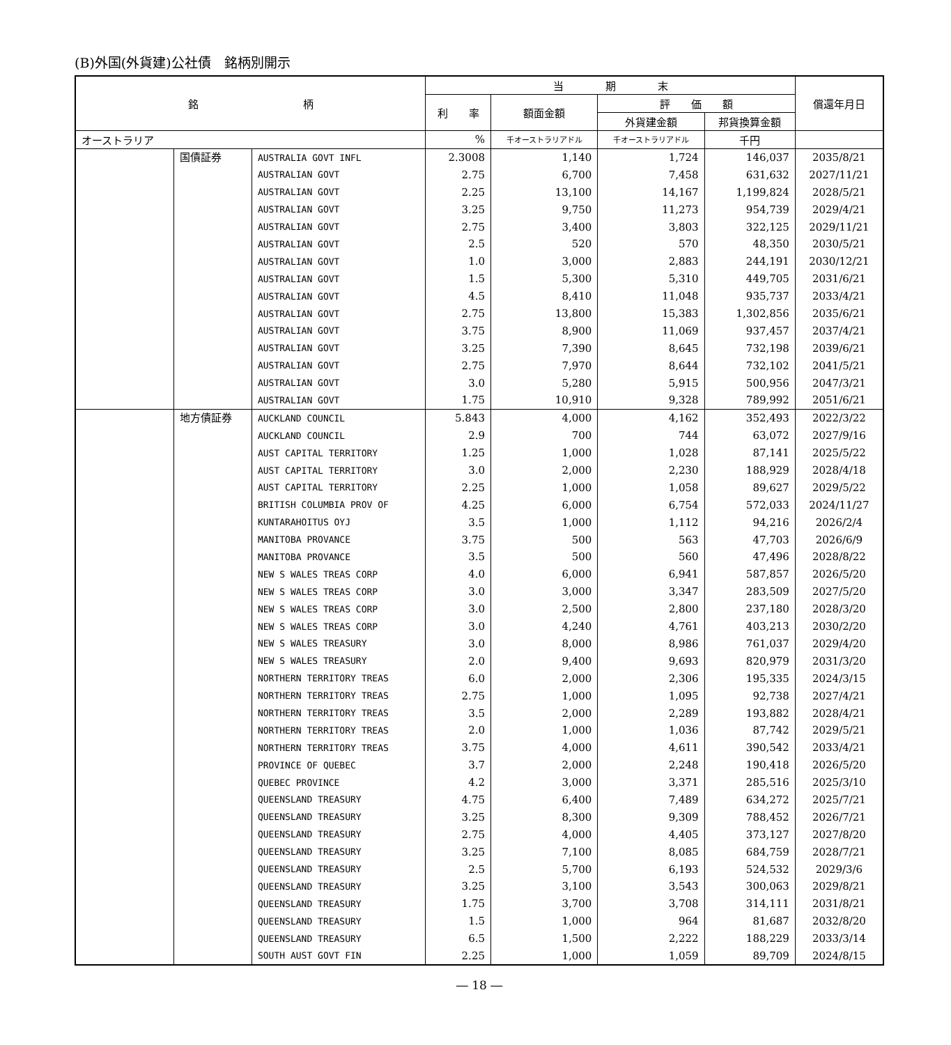(B)外国(外貨建)公社債　銘柄別開示
| 銘 柄 | | | 当 期 末 | | | | 償還年月日 |
| --- | --- | --- | --- | --- | --- | --- | --- |
| | | | 利 率 | 額面金額 | 評 価 額 | | |
| | | | | | 外貨建金額 | 邦貨換算金額 | |
| オーストラリア | | | % | 千オーストラリアドル | 千オーストラリアドル | 千円 | |
| | 国債証券 | AUSTRALIA GOVT INFL | 2.3008 | 1,140 | 1,724 | 146,037 | 2035/8/21 |
| | | AUSTRALIAN GOVT | 2.75 | 6,700 | 7,458 | 631,632 | 2027/11/21 |
| | | AUSTRALIAN GOVT | 2.25 | 13,100 | 14,167 | 1,199,824 | 2028/5/21 |
| | | AUSTRALIAN GOVT | 3.25 | 9,750 | 11,273 | 954,739 | 2029/4/21 |
| | | AUSTRALIAN GOVT | 2.75 | 3,400 | 3,803 | 322,125 | 2029/11/21 |
| | | AUSTRALIAN GOVT | 2.5 | 520 | 570 | 48,350 | 2030/5/21 |
| | | AUSTRALIAN GOVT | 1.0 | 3,000 | 2,883 | 244,191 | 2030/12/21 |
| | | AUSTRALIAN GOVT | 1.5 | 5,300 | 5,310 | 449,705 | 2031/6/21 |
| | | AUSTRALIAN GOVT | 4.5 | 8,410 | 11,048 | 935,737 | 2033/4/21 |
| | | AUSTRALIAN GOVT | 2.75 | 13,800 | 15,383 | 1,302,856 | 2035/6/21 |
| | | AUSTRALIAN GOVT | 3.75 | 8,900 | 11,069 | 937,457 | 2037/4/21 |
| | | AUSTRALIAN GOVT | 3.25 | 7,390 | 8,645 | 732,198 | 2039/6/21 |
| | | AUSTRALIAN GOVT | 2.75 | 7,970 | 8,644 | 732,102 | 2041/5/21 |
| | | AUSTRALIAN GOVT | 3.0 | 5,280 | 5,915 | 500,956 | 2047/3/21 |
| | | AUSTRALIAN GOVT | 1.75 | 10,910 | 9,328 | 789,992 | 2051/6/21 |
| | 地方債証券 | AUCKLAND COUNCIL | 5.843 | 4,000 | 4,162 | 352,493 | 2022/3/22 |
| | | AUCKLAND COUNCIL | 2.9 | 700 | 744 | 63,072 | 2027/9/16 |
| | | AUST CAPITAL TERRITORY | 1.25 | 1,000 | 1,028 | 87,141 | 2025/5/22 |
| | | AUST CAPITAL TERRITORY | 3.0 | 2,000 | 2,230 | 188,929 | 2028/4/18 |
| | | AUST CAPITAL TERRITORY | 2.25 | 1,000 | 1,058 | 89,627 | 2029/5/22 |
| | | BRITISH COLUMBIA PROV OF | 4.25 | 6,000 | 6,754 | 572,033 | 2024/11/27 |
| | | KUNTARAHOITUS OYJ | 3.5 | 1,000 | 1,112 | 94,216 | 2026/2/4 |
| | | MANITOBA PROVANCE | 3.75 | 500 | 563 | 47,703 | 2026/6/9 |
| | | MANITOBA PROVANCE | 3.5 | 500 | 560 | 47,496 | 2028/8/22 |
| | | NEW S WALES TREAS CORP | 4.0 | 6,000 | 6,941 | 587,857 | 2026/5/20 |
| | | NEW S WALES TREAS CORP | 3.0 | 3,000 | 3,347 | 283,509 | 2027/5/20 |
| | | NEW S WALES TREAS CORP | 3.0 | 2,500 | 2,800 | 237,180 | 2028/3/20 |
| | | NEW S WALES TREAS CORP | 3.0 | 4,240 | 4,761 | 403,213 | 2030/2/20 |
| | | NEW S WALES TREASURY | 3.0 | 8,000 | 8,986 | 761,037 | 2029/4/20 |
| | | NEW S WALES TREASURY | 2.0 | 9,400 | 9,693 | 820,979 | 2031/3/20 |
| | | NORTHERN TERRITORY TREAS | 6.0 | 2,000 | 2,306 | 195,335 | 2024/3/15 |
| | | NORTHERN TERRITORY TREAS | 2.75 | 1,000 | 1,095 | 92,738 | 2027/4/21 |
| | | NORTHERN TERRITORY TREAS | 3.5 | 2,000 | 2,289 | 193,882 | 2028/4/21 |
| | | NORTHERN TERRITORY TREAS | 2.0 | 1,000 | 1,036 | 87,742 | 2029/5/21 |
| | | NORTHERN TERRITORY TREAS | 3.75 | 4,000 | 4,611 | 390,542 | 2033/4/21 |
| | | PROVINCE OF QUEBEC | 3.7 | 2,000 | 2,248 | 190,418 | 2026/5/20 |
| | | QUEBEC PROVINCE | 4.2 | 3,000 | 3,371 | 285,516 | 2025/3/10 |
| | | QUEENSLAND TREASURY | 4.75 | 6,400 | 7,489 | 634,272 | 2025/7/21 |
| | | QUEENSLAND TREASURY | 3.25 | 8,300 | 9,309 | 788,452 | 2026/7/21 |
| | | QUEENSLAND TREASURY | 2.75 | 4,000 | 4,405 | 373,127 | 2027/8/20 |
| | | QUEENSLAND TREASURY | 3.25 | 7,100 | 8,085 | 684,759 | 2028/7/21 |
| | | QUEENSLAND TREASURY | 2.5 | 5,700 | 6,193 | 524,532 | 2029/3/6 |
| | | QUEENSLAND TREASURY | 3.25 | 3,100 | 3,543 | 300,063 | 2029/8/21 |
| | | QUEENSLAND TREASURY | 1.75 | 3,700 | 3,708 | 314,111 | 2031/8/21 |
| | | QUEENSLAND TREASURY | 1.5 | 1,000 | 964 | 81,687 | 2032/8/20 |
| | | QUEENSLAND TREASURY | 6.5 | 1,500 | 2,222 | 188,229 | 2033/3/14 |
| | | SOUTH AUST GOVT FIN | 2.25 | 1,000 | 1,059 | 89,709 | 2024/8/15 |
― 18 ―